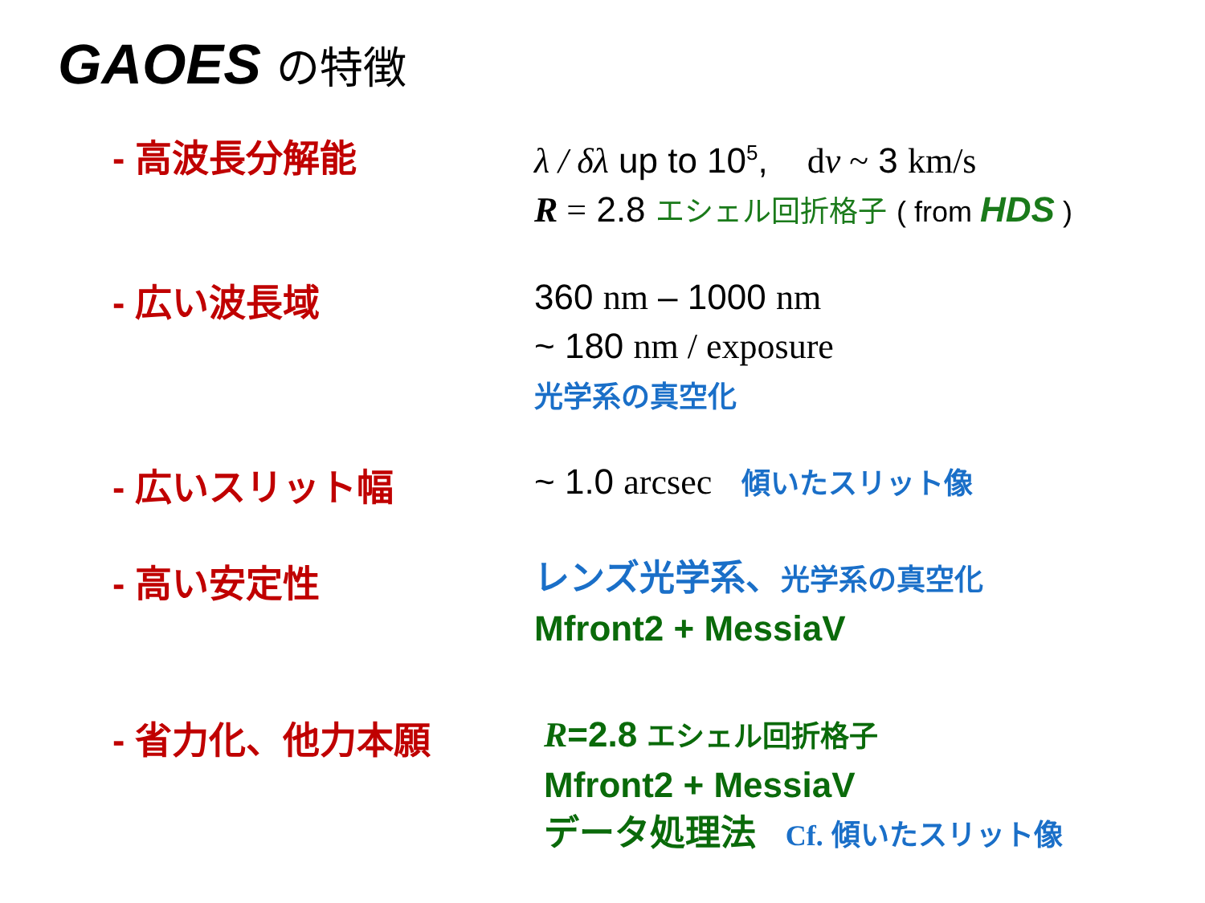GAOES の特徴
- 高波長分解能
λ / δλ up to 10<sup>5</sup>, dν ~ 3 km/s
R = 2.8 エシェル回折格子 ( from HDS )
- 広い波長域
360 nm – 1000 nm
~ 180 nm / exposure
光学系の真空化
- 広いスリット幅
~ 1.0 arcsec 傾いたスリット像
- 高い安定性
レンズ光学系、光学系の真空化
Mfront2 + MessiaV
- 省力化、他力本願
R=2.8 エシェル回折格子
Mfront2 + MessiaV
データ処理法 Cf. 傾いたスリット像